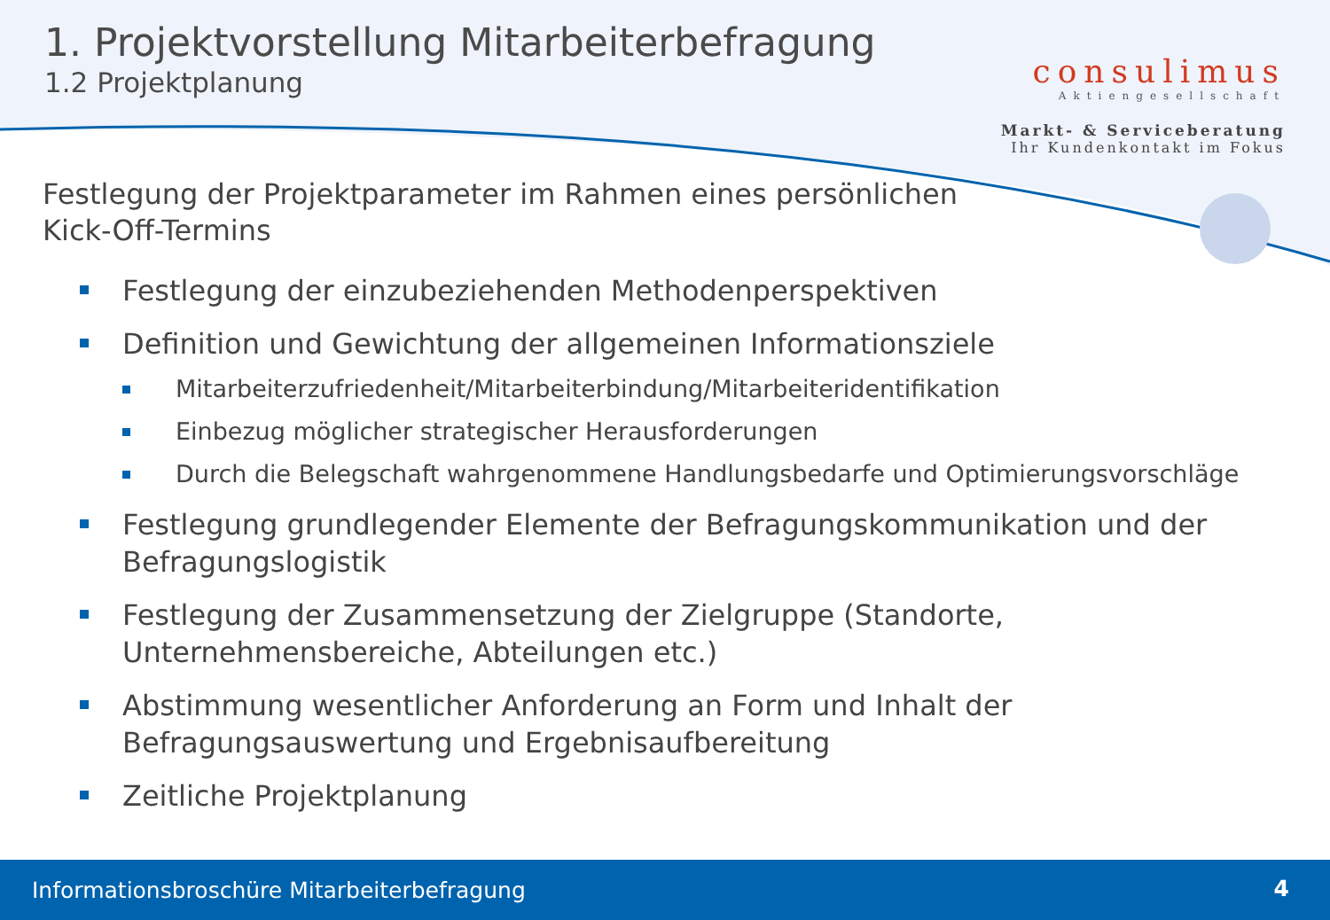1. Projektvorstellung Mitarbeiterbefragung
1.2 Projektplanung
consulimus
Aktiengesellschaft
Markt- & Serviceberatung
Ihr Kundenkontakt im Fokus
Festlegung der Projektparameter im Rahmen eines persönlichen
Kick-Off-Termins
Festlegung der einzubeziehenden Methodenperspektiven
Definition und Gewichtung der allgemeinen Informationsziele
Mitarbeiterzufriedenheit/Mitarbeiterbindung/Mitarbeiteridentifikation
Einbezug möglicher strategischer Herausforderungen
Durch die Belegschaft wahrgenommene Handlungsbedarfe und Optimierungsvorschläge
Festlegung grundlegender Elemente der Befragungskommunikation und der Befragungslogistik
Festlegung der Zusammensetzung der Zielgruppe (Standorte, Unternehmensbereiche, Abteilungen etc.)
Abstimmung wesentlicher Anforderung an Form und Inhalt der Befragungsauswertung und Ergebnisaufbereitung
Zeitliche Projektplanung
Informationsbroschüre Mitarbeiterbefragung 4